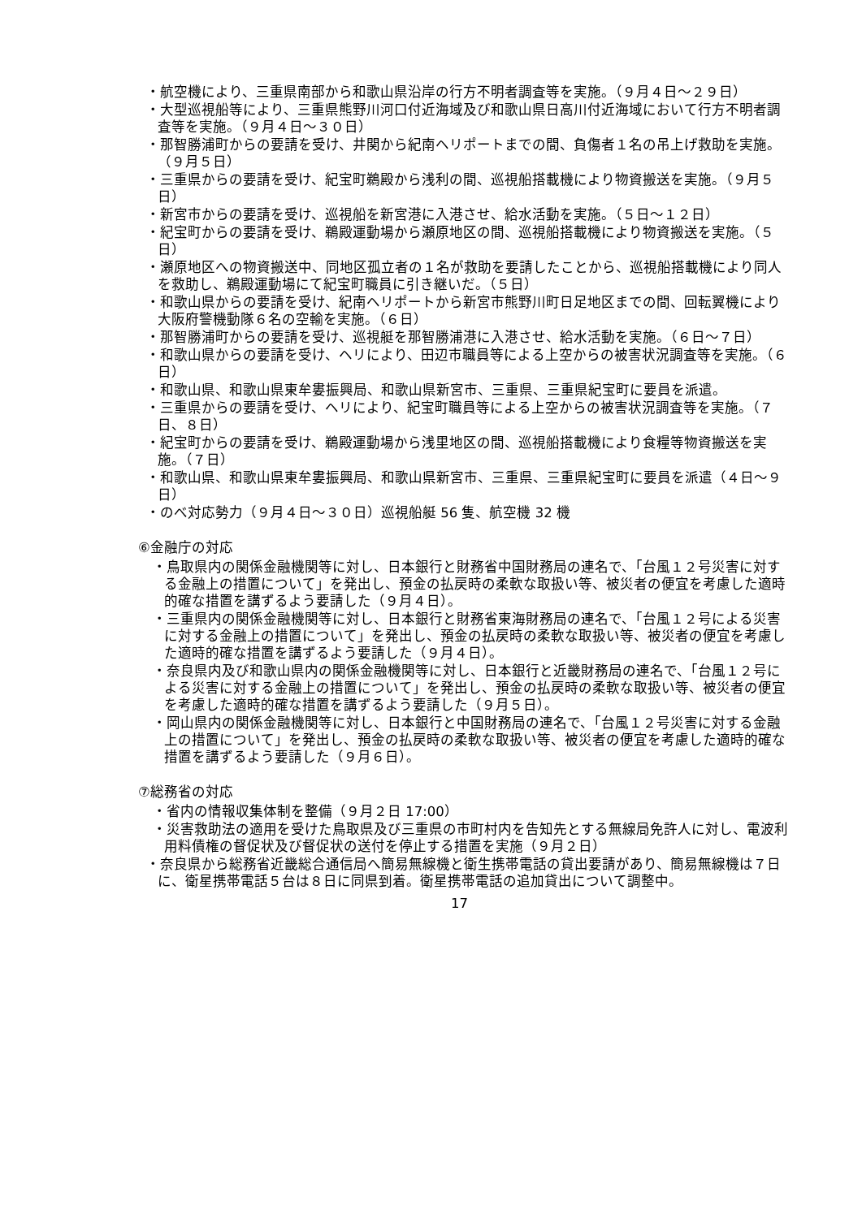・航空機により、三重県南部から和歌山県沿岸の行方不明者調査等を実施。（９月４日～２９日）
・大型巡視船等により、三重県熊野川河口付近海域及び和歌山県日高川付近海域において行方不明者調査等を実施。（９月４日～３０日）
・那智勝浦町からの要請を受け、井関から紀南ヘリポートまでの間、負傷者１名の吊上げ救助を実施。（９月５日）
・三重県からの要請を受け、紀宝町鵜殿から浅利の間、巡視船搭載機により物資搬送を実施。（９月５日）
・新宮市からの要請を受け、巡視船を新宮港に入港させ、給水活動を実施。（５日～１２日）
・紀宝町からの要請を受け、鵜殿運動場から瀬原地区の間、巡視船搭載機により物資搬送を実施。（５日）
・瀬原地区への物資搬送中、同地区孤立者の１名が救助を要請したことから、巡視船搭載機により同人を救助し、鵜殿運動場にて紀宝町職員に引き継いだ。（５日）
・和歌山県からの要請を受け、紀南ヘリポートから新宮市熊野川町日足地区までの間、回転翼機により大阪府警機動隊６名の空輸を実施。（６日）
・那智勝浦町からの要請を受け、巡視艇を那智勝浦港に入港させ、給水活動を実施。（６日～７日）
・和歌山県からの要請を受け、ヘリにより、田辺市職員等による上空からの被害状況調査等を実施。（６日）
・和歌山県、和歌山県東牟婁振興局、和歌山県新宮市、三重県、三重県紀宝町に要員を派遣。
・三重県からの要請を受け、ヘリにより、紀宝町職員等による上空からの被害状況調査等を実施。（７日、８日）
・紀宝町からの要請を受け、鵜殿運動場から浅里地区の間、巡視船搭載機により食糧等物資搬送を実施。（７日）
・和歌山県、和歌山県東牟婁振興局、和歌山県新宮市、三重県、三重県紀宝町に要員を派遣（４日～９日）
・のべ対応勢力（９月４日～３０日）巡視船艇 56 隻、航空機 32 機
⑥金融庁の対応
・鳥取県内の関係金融機関等に対し、日本銀行と財務省中国財務局の連名で、「台風１２号災害に対する金融上の措置について」を発出し、預金の払戻時の柔軟な取扱い等、被災者の便宜を考慮した適時的確な措置を講ずるよう要請した（９月４日）。
・三重県内の関係金融機関等に対し、日本銀行と財務省東海財務局の連名で、「台風１２号による災害に対する金融上の措置について」を発出し、預金の払戻時の柔軟な取扱い等、被災者の便宜を考慮した適時的確な措置を講ずるよう要請した（９月４日）。
・奈良県内及び和歌山県内の関係金融機関等に対し、日本銀行と近畿財務局の連名で、「台風１２号による災害に対する金融上の措置について」を発出し、預金の払戻時の柔軟な取扱い等、被災者の便宜を考慮した適時的確な措置を講ずるよう要請した（９月５日）。
・岡山県内の関係金融機関等に対し、日本銀行と中国財務局の連名で、「台風１２号災害に対する金融上の措置について」を発出し、預金の払戻時の柔軟な取扱い等、被災者の便宜を考慮した適時的確な措置を講ずるよう要請した（９月６日）。
⑦総務省の対応
・省内の情報収集体制を整備（９月２日 17:00）
・災害救助法の適用を受けた鳥取県及び三重県の市町村内を告知先とする無線局免許人に対し、電波利用料債権の督促状及び督促状の送付を停止する措置を実施（９月２日）
・奈良県から総務省近畿総合通信局へ簡易無線機と衛生携帯電話の貸出要請があり、簡易無線機は７日に、衛星携帯電話５台は８日に同県到着。衛星携帯電話の追加貸出について調整中。
17